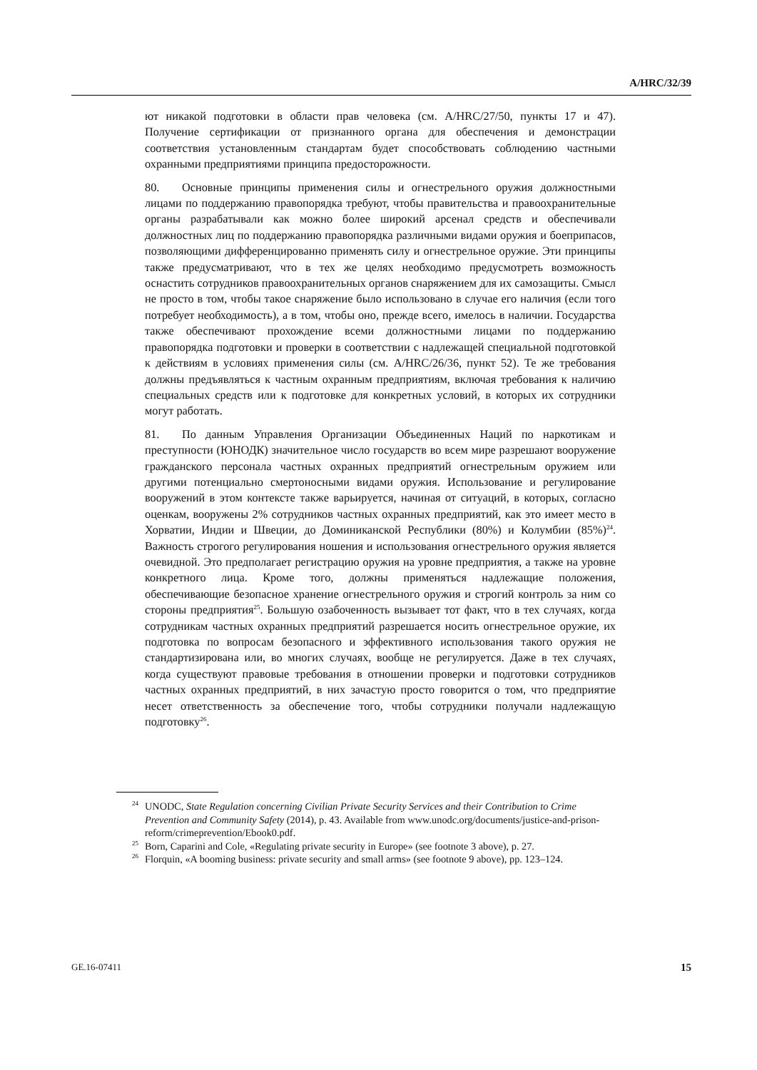A/HRC/32/39
ют никакой подготовки в области прав человека (см. A/HRC/27/50, пункты 17 и 47). Получение сертификации от признанного органа для обеспечения и демонстрации соответствия установленным стандартам будет способствовать соблюдению частными охранными предприятиями принципа предосторожности.
80. Основные принципы применения силы и огнестрельного оружия должностными лицами по поддержанию правопорядка требуют, чтобы правительства и правоохранительные органы разрабатывали как можно более широкий арсенал средств и обеспечивали должностных лиц по поддержанию правопорядка различными видами оружия и боеприпасов, позволяющими дифференцированно применять силу и огнестрельное оружие. Эти принципы также предусматривают, что в тех же целях необходимо предусмотреть возможность оснастить сотрудников правоохранительных органов снаряжением для их самозащиты. Смысл не просто в том, чтобы такое снаряжение было использовано в случае его наличия (если того потребует необходимость), а в том, чтобы оно, прежде всего, имелось в наличии. Государства также обеспечивают прохождение всеми должностными лицами по поддержанию правопорядка подготовки и проверки в соответствии с надлежащей специальной подготовкой к действиям в условиях применения силы (см. A/HRC/26/36, пункт 52). Те же требования должны предъявляться к частным охранным предприятиям, включая требования к наличию специальных средств или к подготовке для конкретных условий, в которых их сотрудники могут работать.
81. По данным Управления Организации Объединенных Наций по наркотикам и преступности (ЮНОДК) значительное число государств во всем мире разрешают вооружение гражданского персонала частных охранных предприятий огнестрельным оружием или другими потенциально смертоносными видами оружия. Использование и регулирование вооружений в этом контексте также варьируется, начиная от ситуаций, в которых, согласно оценкам, вооружены 2% сотрудников частных охранных предприятий, как это имеет место в Хорватии, Индии и Швеции, до Доминиканской Республики (80%) и Колумбии (85%)<sup>24</sup>. Важность строгого регулирования ношения и использования огнестрельного оружия является очевидной. Это предполагает регистрацию оружия на уровне предприятия, а также на уровне конкретного лица. Кроме того, должны применяться надлежащие положения, обеспечивающие безопасное хранение огнестрельного оружия и строгий контроль за ним со стороны предприятия<sup>25</sup>. Большую озабоченность вызывает тот факт, что в тех случаях, когда сотрудникам частных охранных предприятий разрешается носить огнестрельное оружие, их подготовка по вопросам безопасного и эффективного использования такого оружия не стандартизирована или, во многих случаях, вообще не регулируется. Даже в тех случаях, когда существуют правовые требования в отношении проверки и подготовки сотрудников частных охранных предприятий, в них зачастую просто говорится о том, что предприятие несет ответственность за обеспечение того, чтобы сотрудники получали надлежащую подготовку<sup>26</sup>.
<sup>24</sup> UNODC, State Regulation concerning Civilian Private Security Services and their Contribution to Crime Prevention and Community Safety (2014), p. 43. Available from www.unodc.org/documents/justice-and-prison-reform/crimeprevention/Ebook0.pdf.
<sup>25</sup> Born, Caparini and Cole, «Regulating private security in Europe» (see footnote 3 above), p. 27.
<sup>26</sup> Florquin, «A booming business: private security and small arms» (see footnote 9 above), pp. 123–124.
GE.16-07411 15